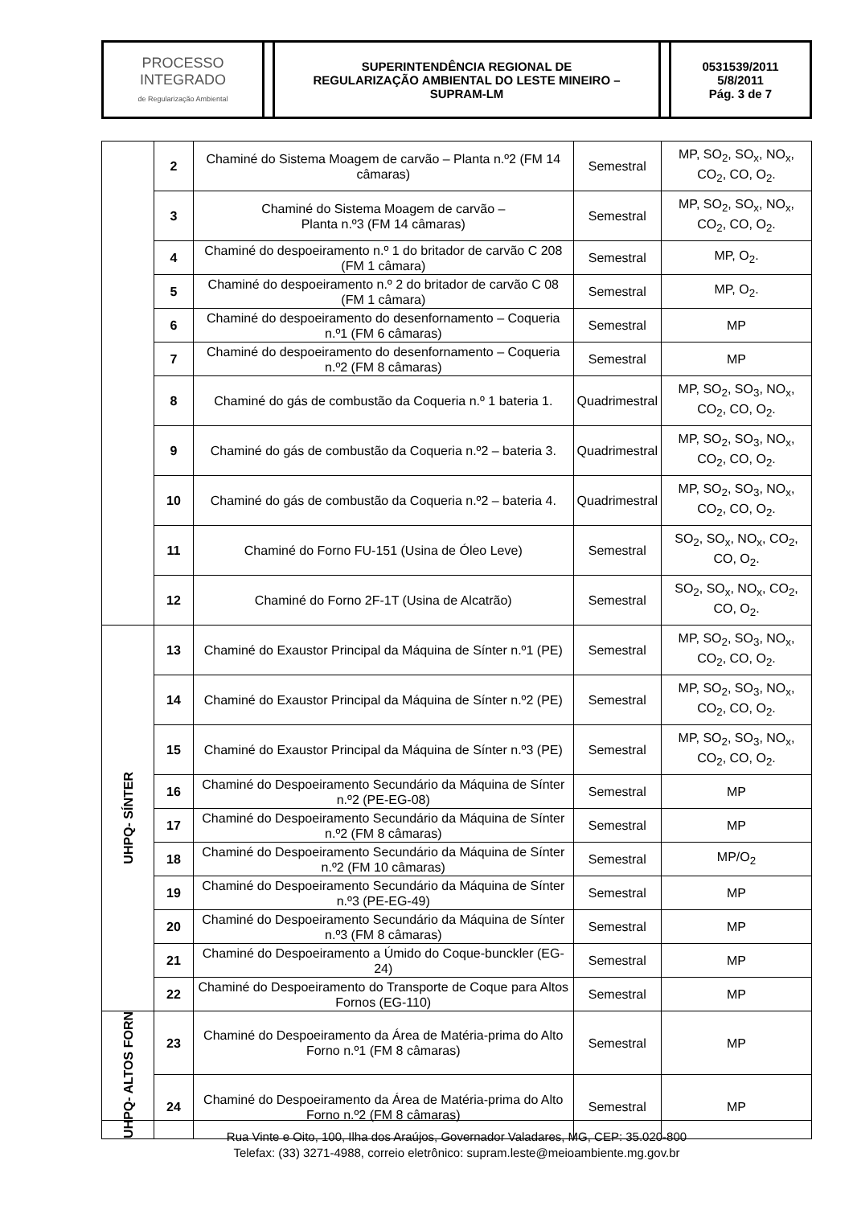| PROCESSO INTEGRADO de Regularização Ambiental | | SUPERINTENDÊNCIA REGIONAL DE REGULARIZAÇÃO AMBIENTAL DO LESTE MINEIRO – SUPRAM-LM | | 0531539/2011 5/8/2011 Pág. 3 de 7 |
| | 2 | Chaminé do Sistema Moagem de carvão – Planta n.º2 (FM 14 câmaras) | Semestral | MP, SO<sub>2</sub>, SO<sub>x</sub>, NO<sub>x</sub>, CO<sub>2</sub>, CO, O<sub>2</sub>. |
| | 3 | Chaminé do Sistema Moagem de carvão – Planta n.º3 (FM 14 câmaras) | Semestral | MP, SO<sub>2</sub>, SO<sub>x</sub>, NO<sub>x</sub>, CO<sub>2</sub>, CO, O<sub>2</sub>. |
| | 4 | Chaminé do despoeiramento n.º 1 do britador de carvão C 208 (FM 1 câmara) | Semestral | MP, O<sub>2</sub>. |
| | 5 | Chaminé do despoeiramento n.º 2 do britador de carvão C 08 (FM 1 câmara) | Semestral | MP, O<sub>2</sub>. |
| | 6 | Chaminé do despoeiramento do desenfornamento – Coqueria n.º1 (FM 6 câmaras) | Semestral | MP |
| | 7 | Chaminé do despoeiramento do desenfornamento – Coqueria n.º2 (FM 8 câmaras) | Semestral | MP |
| | 8 | Chaminé do gás de combustão da Coqueria n.º 1 bateria 1. | Quadrimestral | MP, SO<sub>2</sub>, SO<sub>3</sub>, NO<sub>x</sub>, CO<sub>2</sub>, CO, O<sub>2</sub>. |
| | 9 | Chaminé do gás de combustão da Coqueria n.º2 – bateria 3. | Quadrimestral | MP, SO<sub>2</sub>, SO<sub>3</sub>, NO<sub>x</sub>, CO<sub>2</sub>, CO, O<sub>2</sub>. |
| | 10 | Chaminé do gás de combustão da Coqueria n.º2 – bateria 4. | Quadrimestral | MP, SO<sub>2</sub>, SO<sub>3</sub>, NO<sub>x</sub>, CO<sub>2</sub>, CO, O<sub>2</sub>. |
| | 11 | Chaminé do Forno FU-151 (Usina de Óleo Leve) | Semestral | SO<sub>2</sub>, SO<sub>x</sub>, NO<sub>x</sub>, CO<sub>2</sub>, CO, O<sub>2</sub>. |
| | 12 | Chaminé do Forno 2F-1T (Usina de Alcatrão) | Semestral | SO<sub>2</sub>, SO<sub>x</sub>, NO<sub>x</sub>, CO<sub>2</sub>, CO, O<sub>2</sub>. |
| UHPQ- SÍNTER | 13 | Chaminé do Exaustor Principal da Máquina de Sínter n.º1 (PE) | Semestral | MP, SO<sub>2</sub>, SO<sub>3</sub>, NO<sub>x</sub>, CO<sub>2</sub>, CO, O<sub>2</sub>. |
| | 14 | Chaminé do Exaustor Principal da Máquina de Sínter n.º2 (PE) | Semestral | MP, SO<sub>2</sub>, SO<sub>3</sub>, NO<sub>x</sub>, CO<sub>2</sub>, CO, O<sub>2</sub>. |
| | 15 | Chaminé do Exaustor Principal da Máquina de Sínter n.º3 (PE) | Semestral | MP, SO<sub>2</sub>, SO<sub>3</sub>, NO<sub>x</sub>, CO<sub>2</sub>, CO, O<sub>2</sub>. |
| | 16 | Chaminé do Despoeiramento Secundário da Máquina de Sínter n.º2 (PE-EG-08) | Semestral | MP |
| | 17 | Chaminé do Despoeiramento Secundário da Máquina de Sínter n.º2 (FM 8 câmaras) | Semestral | MP |
| | 18 | Chaminé do Despoeiramento Secundário da Máquina de Sínter n.º2 (FM 10 câmaras) | Semestral | MP/O<sub>2</sub> |
| | 19 | Chaminé do Despoeiramento Secundário da Máquina de Sínter n.º3 (PE-EG-49) | Semestral | MP |
| | 20 | Chaminé do Despoeiramento Secundário da Máquina de Sínter n.º3 (FM 8 câmaras) | Semestral | MP |
| | 21 | Chaminé do Despoeiramento a Úmido do Coque-bunckler (EG-24) | Semestral | MP |
| | 22 | Chaminé do Despoeiramento do Transporte de Coque para Altos Fornos (EG-110) | Semestral | MP |
| UHPQ- ALTOS FORN | 23 | Chaminé do Despoeiramento da Área de Matéria-prima do Alto Forno n.º1 (FM 8 câmaras) | Semestral | MP |
| | 24 | Chaminé do Despoeiramento da Área de Matéria-prima do Alto Forno n.º2 (FM 8 câmaras) | Semestral | MP |
Rua Vinte e Oito, 100, Ilha dos Araújos, Governador Valadares, MG, CEP: 35.020-800
Telefax: (33) 3271-4988, correio eletrônico: supram.leste@meioambiente.mg.gov.br